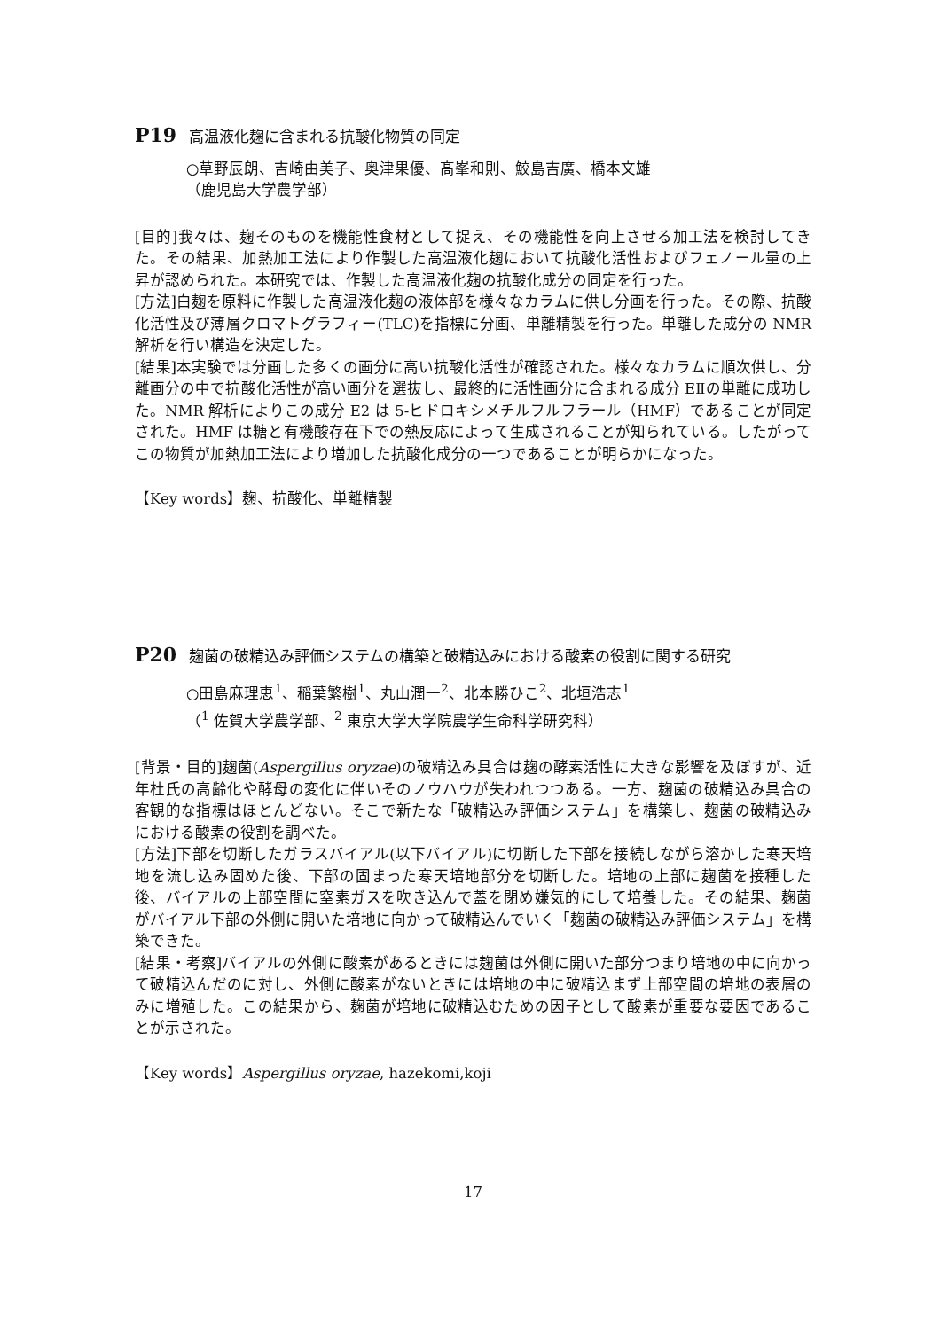P19 高温液化麹に含まれる抗酸化物質の同定
○草野辰朗、吉崎由美子、奥津果優、髙峯和則、鮫島吉廣、橋本文雄
（鹿児島大学農学部）
[目的]我々は、麹そのものを機能性食材として捉え、その機能性を向上させる加工法を検討してきた。その結果、加熱加工法により作製した高温液化麹において抗酸化活性およびフェノール量の上昇が認められた。本研究では、作製した高温液化麹の抗酸化成分の同定を行った。
[方法]白麹を原料に作製した高温液化麹の液体部を様々なカラムに供し分画を行った。その際、抗酸化活性及び薄層クロマトグラフィー(TLC)を指標に分画、単離精製を行った。単離した成分の NMR 解析を行い構造を決定した。
[結果]本実験では分画した多くの画分に高い抗酸化活性が確認された。様々なカラムに順次供し、分離画分の中で抗酸化活性が高い画分を選抜し、最終的に活性画分に含まれる成分 EⅡの単離に成功した。NMR 解析によりこの成分 E2 は 5-ヒドロキシメチルフルフラール（HMF）であることが同定された。HMF は糖と有機酸存在下での熱反応によって生成されることが知られている。したがってこの物質が加熱加工法により増加した抗酸化成分の一つであることが明らかになった。
【Key words】麹、抗酸化、単離精製
P20 麹菌の破精込み評価システムの構築と破精込みにおける酸素の役割に関する研究
○田島麻理恵<sup>1</sup>、稲葉繁樹<sup>1</sup>、丸山潤一<sup>2</sup>、北本勝ひこ<sup>2</sup>、北垣浩志<sup>1</sup>
（<sup>1</sup> 佐賀大学農学部、<sup>2</sup> 東京大学大学院農学生命科学研究科）
[背景・目的]麹菌(Aspergillus oryzae)の破精込み具合は麹の酵素活性に大きな影響を及ぼすが、近年杜氏の高齢化や酵母の変化に伴いそのノウハウが失われつつある。一方、麹菌の破精込み具合の客観的な指標はほとんどない。そこで新たな「破精込み評価システム」を構築し、麹菌の破精込みにおける酸素の役割を調べた。
[方法]下部を切断したガラスバイアル(以下バイアル)に切断した下部を接続しながら溶かした寒天培地を流し込み固めた後、下部の固まった寒天培地部分を切断した。培地の上部に麹菌を接種した後、バイアルの上部空間に窒素ガスを吹き込んで蓋を閉め嫌気的にして培養した。その結果、麹菌がバイアル下部の外側に開いた培地に向かって破精込んでいく「麹菌の破精込み評価システム」を構築できた。
[結果・考察]バイアルの外側に酸素があるときには麹菌は外側に開いた部分つまり培地の中に向かって破精込んだのに対し、外側に酸素がないときには培地の中に破精込まず上部空間の培地の表層のみに増殖した。この結果から、麹菌が培地に破精込むための因子として酸素が重要な要因であることが示された。
【Key words】Aspergillus oryzae, hazekomi,koji
17